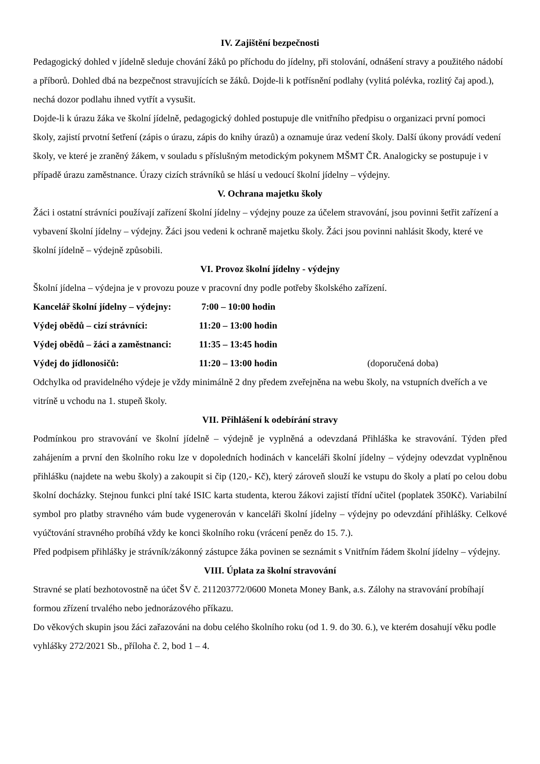IV. Zajištění bezpečnosti
Pedagogický dohled v jídelně sleduje chování žáků po příchodu do jídelny, při stolování, odnášení stravy a použitého nádobí a příborů. Dohled dbá na bezpečnost stravujících se žáků. Dojde-li k potřísnění podlahy (vylitá polévka, rozlitý čaj apod.), nechá dozor podlahu ihned vytřít a vysušit.
Dojde-li k úrazu žáka ve školní jídelně, pedagogický dohled postupuje dle vnitřního předpisu o organizaci první pomoci školy, zajistí prvotní šetření (zápis o úrazu, zápis do knihy úrazů) a oznamuje úraz vedení školy. Další úkony provádí vedení školy, ve které je zraněný žákem, v souladu s příslušným metodickým pokynem MŠMT ČR. Analogicky se postupuje i v případě úrazu zaměstnance. Úrazy cizích strávníků se hlásí u vedoucí školní jídelny – výdejny.
V. Ochrana majetku školy
Žáci i ostatní strávníci používají zařízení školní jídelny – výdejny pouze za účelem stravování, jsou povinni šetřit zařízení a vybavení školní jídelny – výdejny. Žáci jsou vedeni k ochraně majetku školy. Žáci jsou povinni nahlásit škody, které ve školní jídelně – výdejně způsobili.
VI. Provoz školní jídelny - výdejny
Školní jídelna – výdejna je v provozu pouze v pracovní dny podle potřeby školského zařízení.
Kancelář školní jídelny – výdejny: 7:00 – 10:00 hodin
Výdej obědů – cizí strávníci: 11:20 – 13:00 hodin
Výdej obědů – žáci a zaměstnanci: 11:35 – 13:45 hodin
Výdej do jídlonosičů: 11:20 – 13:00 hodin (doporučená doba)
Odchylka od pravidelného výdeje je vždy minimálně 2 dny předem zveřejněna na webu školy, na vstupních dveřích a ve vitríně u vchodu na 1. stupeň školy.
VII. Přihlášení k odebírání stravy
Podmínkou pro stravování ve školní jídelně – výdejně je vyplněná a odevzdaná Přihláška ke stravování. Týden před zahájením a první den školního roku lze v dopoledních hodinách v kanceláři školní jídelny – výdejny odevzdat vyplněnou přihlášku (najdete na webu školy) a zakoupit si čip (120,- Kč), který zároveň slouží ke vstupu do školy a platí po celou dobu školní docházky. Stejnou funkci plní také ISIC karta studenta, kterou žákovi zajistí třídní učitel (poplatek 350Kč). Variabilní symbol pro platby stravného vám bude vygenerován v kanceláři školní jídelny – výdejny po odevzdání přihlášky. Celkové vyúčtování stravného probíhá vždy ke konci školního roku (vrácení peněz do 15. 7.).
Před podpisem přihlášky je strávník/zákonný zástupce žáka povinen se seznámit s Vnitřním řádem školní jídelny – výdejny.
VIII. Úplata za školní stravování
Stravné se platí bezhotovostně na účet ŠV č. 211203772/0600 Moneta Money Bank, a.s. Zálohy na stravování probíhají formou zřízení trvalého nebo jednorázového příkazu.
Do věkových skupin jsou žáci zařazováni na dobu celého školního roku (od 1. 9. do 30. 6.), ve kterém dosahují věku podle vyhlášky 272/2021 Sb., příloha č. 2, bod 1 – 4.